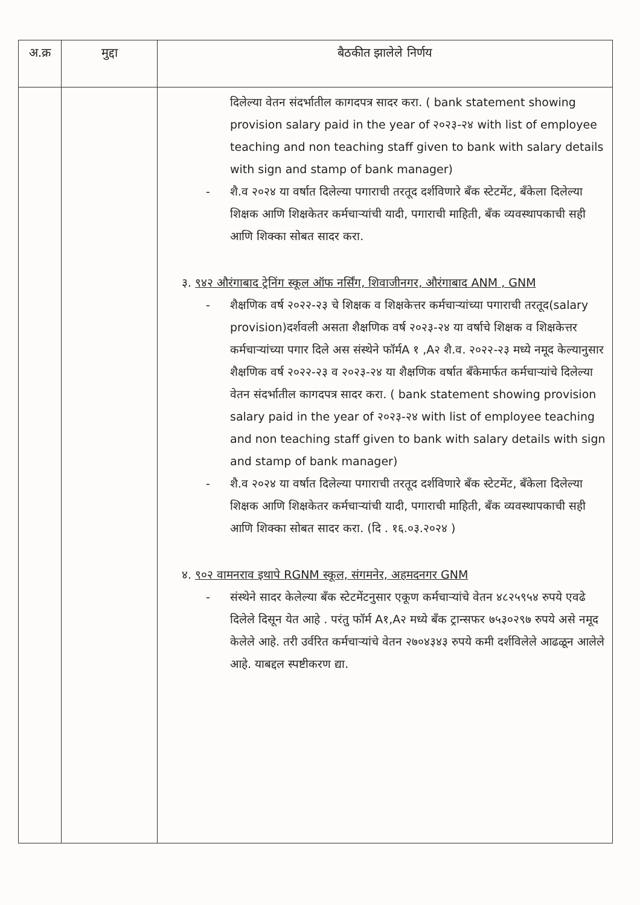| अ.क्र | मुद्दा | बैठकीत झालेले निर्णय |
| --- | --- | --- |
| | | दिलेल्या वेतन संदर्भातील कागदपत्र सादर करा. ( bank statement showing provision salary paid in the year of २०२३-२४ with list of employee teaching and non teaching staff given to bank with salary details with sign and stamp of bank manager) - शै.व २०२४ या वर्षात दिलेल्या पगाराची तरतूद दर्शविणारे बँक स्टेटमेंट, बँकेला दिलेल्या शिक्षक आणि शिक्षकेतर कर्मचाऱ्यांची यादी, पगाराची माहिती, बँक व्यवस्थापकाची सही आणि शिक्का सोबत सादर करा. ३. ९४२ औरंगाबाद ट्रेनिंग स्कूल ऑफ नर्सिंग, शिवाजीनगर, औरंगाबाद ANM , GNM - शैक्षणिक वर्ष २०२२-२३ चे शिक्षक व शिक्षकेत्तर कर्मचाऱ्यांच्या पगाराची तरतूद(salary provision)दर्शवली असता शैक्षणिक वर्ष २०२३-२४ या वर्षाचे शिक्षक व शिक्षकेत्तर कर्मचाऱ्यांच्या पगार दिले अस संस्थेने फॉर्मA १ ,A२ शै.व. २०२२-२३ मध्ये नमूद केल्यानुसार शैक्षणिक वर्ष २०२२-२३ व २०२३-२४ या शैक्षणिक वर्षात बँकेमार्फत कर्मचाऱ्यांचे दिलेल्या वेतन संदर्भातील कागदपत्र सादर करा. ( bank statement showing provision salary paid in the year of २०२३-२४ with list of employee teaching and non teaching staff given to bank with salary details with sign and stamp of bank manager) - शै.व २०२४ या वर्षात दिलेल्या पगाराची तरतूद दर्शविणारे बँक स्टेटमेंट, बँकेला दिलेल्या शिक्षक आणि शिक्षकेतर कर्मचाऱ्यांची यादी, पगाराची माहिती, बँक व्यवस्थापकाची सही आणि शिक्का सोबत सादर करा. (दि . १६.०३.२०२४ ) ४. ९०२ वामनराव इथापे RGNM स्कूल, संगमनेर, अहमदनगर GNM - संस्थेने सादर केलेल्या बँक स्टेटमेंटनुसार एकूण कर्मचाऱ्यांचे वेतन ४८२५९५४ रुपये एवढे दिलेले दिसून येत आहे . परंतु फॉर्म A१,A२ मध्ये बँक ट्रान्सफर ७५३०२९७ रुपये असे नमूद केलेले आहे. तरी उर्वरित कर्मचाऱ्यांचे वेतन २७०४३४३ रुपये कमी दर्शविलेले आढळून आलेले आहे. याबद्दल स्पष्टीकरण द्या. |